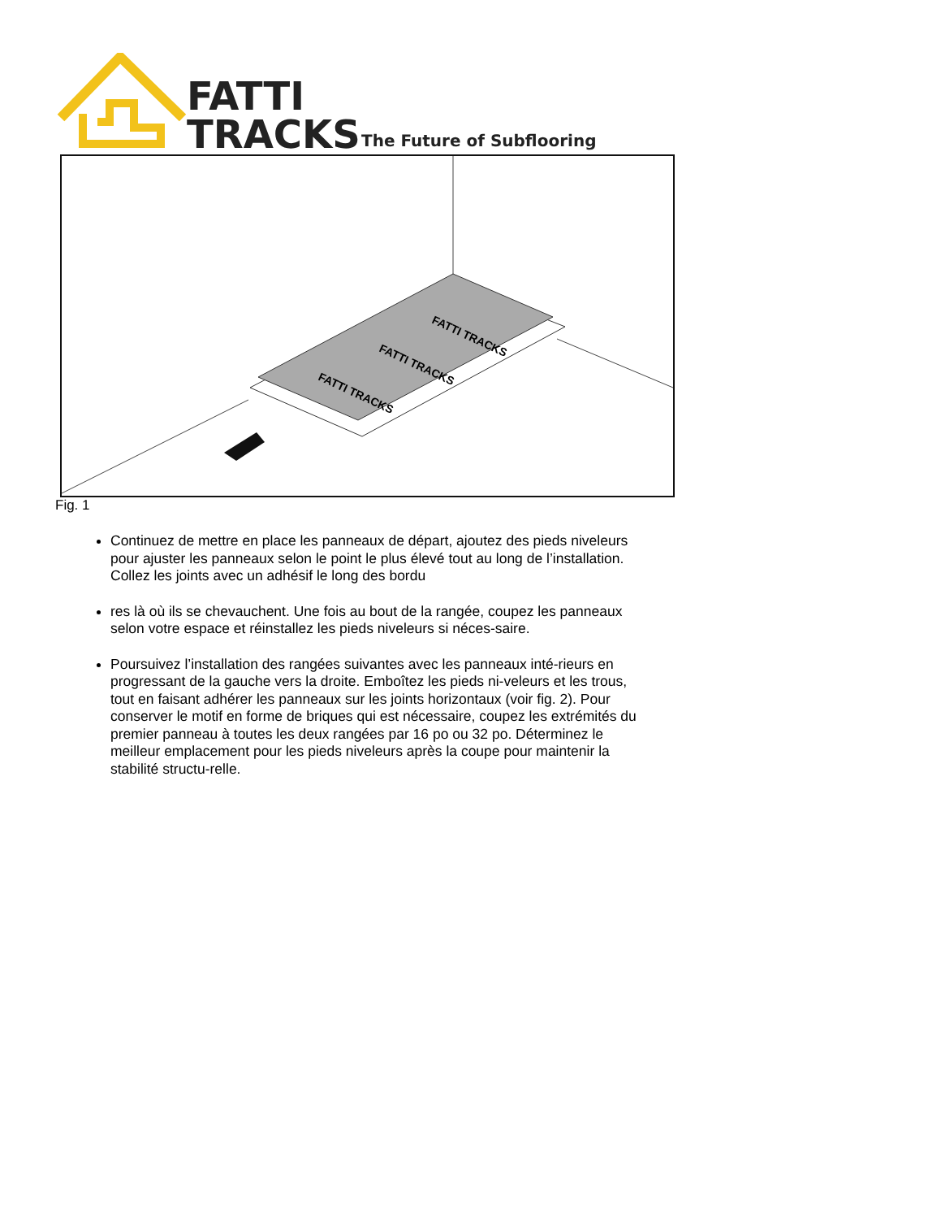FATTI
TRACKS
The Future of Subflooring
FATTI TRACKS
FATTI TRACKS
FATTI TRACKS
Fig. 1
Continuez de mettre en place les panneaux de départ, ajoutez des pieds niveleurs pour ajuster les panneaux selon le point le plus élevé tout au long de l’installation. Collez les joints avec un adhésif le long des bordu
res là où ils se chevauchent. Une fois au bout de la rangée, coupez les panneaux selon votre espace et réinstallez les pieds niveleurs si néces-saire.
Poursuivez l’installation des rangées suivantes avec les panneaux inté-rieurs en progressant de la gauche vers la droite. Emboîtez les pieds ni-veleurs et les trous, tout en faisant adhérer les panneaux sur les joints horizontaux (voir fig. 2). Pour conserver le motif en forme de briques qui est nécessaire, coupez les extrémités du premier panneau à toutes les deux rangées par 16 po ou 32 po. Déterminez le meilleur emplacement pour les pieds niveleurs après la coupe pour maintenir la stabilité structu-relle.